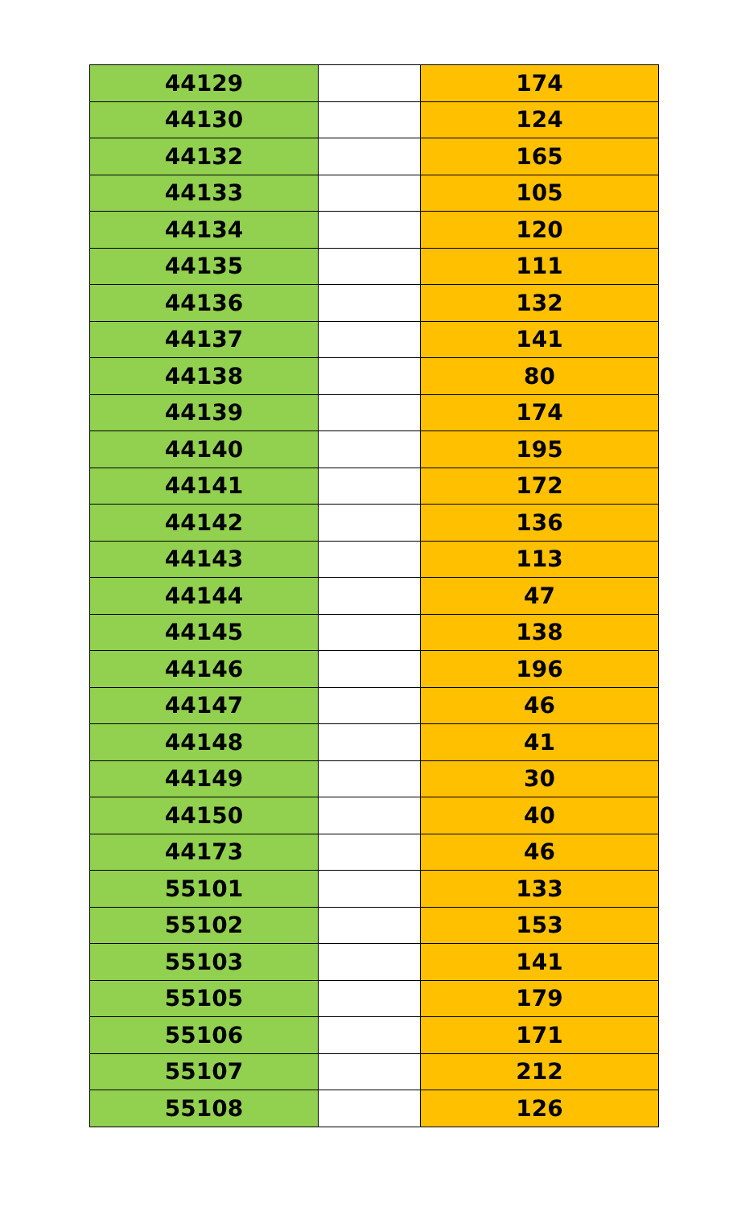| 44129 | | 174 |
| 44130 | | 124 |
| 44132 | | 165 |
| 44133 | | 105 |
| 44134 | | 120 |
| 44135 | | 111 |
| 44136 | | 132 |
| 44137 | | 141 |
| 44138 | | 80 |
| 44139 | | 174 |
| 44140 | | 195 |
| 44141 | | 172 |
| 44142 | | 136 |
| 44143 | | 113 |
| 44144 | | 47 |
| 44145 | | 138 |
| 44146 | | 196 |
| 44147 | | 46 |
| 44148 | | 41 |
| 44149 | | 30 |
| 44150 | | 40 |
| 44173 | | 46 |
| 55101 | | 133 |
| 55102 | | 153 |
| 55103 | | 141 |
| 55105 | | 179 |
| 55106 | | 171 |
| 55107 | | 212 |
| 55108 | | 126 |